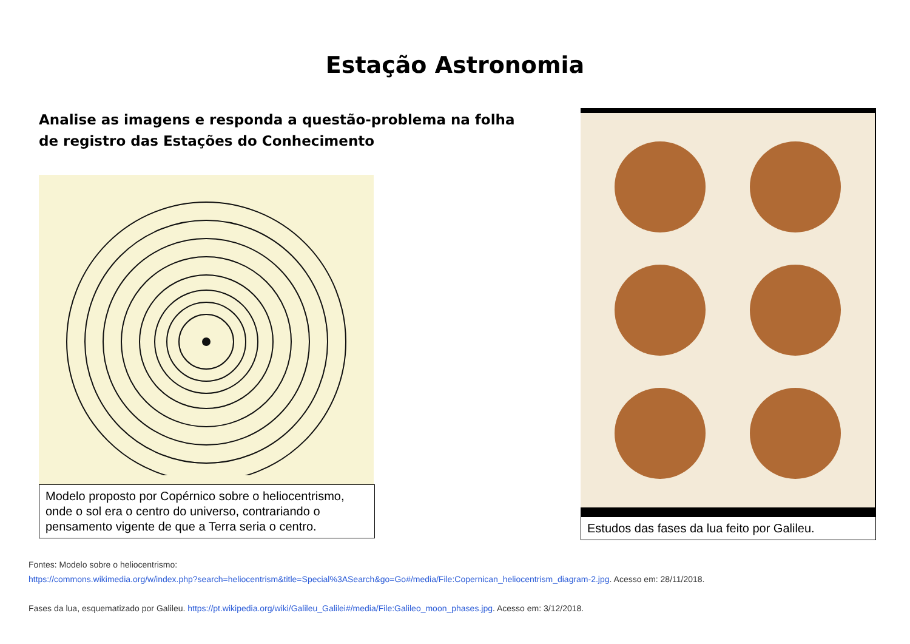Estação Astronomia
Analise as imagens e responda a questão-problema na folha de registro das Estações do Conhecimento
Modelo proposto por Copérnico sobre o heliocentrismo, onde o sol era o centro do universo, contrariando o pensamento vigente de que a Terra seria o centro.
Estudos das fases da lua feito por Galileu.
Fontes: Modelo sobre o heliocentrismo:
https://commons.wikimedia.org/w/index.php?search=heliocentrism&title=Special%3ASearch&go=Go#/media/File:Copernican_heliocentrism_diagram-2.jpg. Acesso em: 28/11/2018.
Fases da lua, esquematizado por Galileu. https://pt.wikipedia.org/wiki/Galileu_Galilei#/media/File:Galileo_moon_phases.jpg. Acesso em: 3/12/2018.